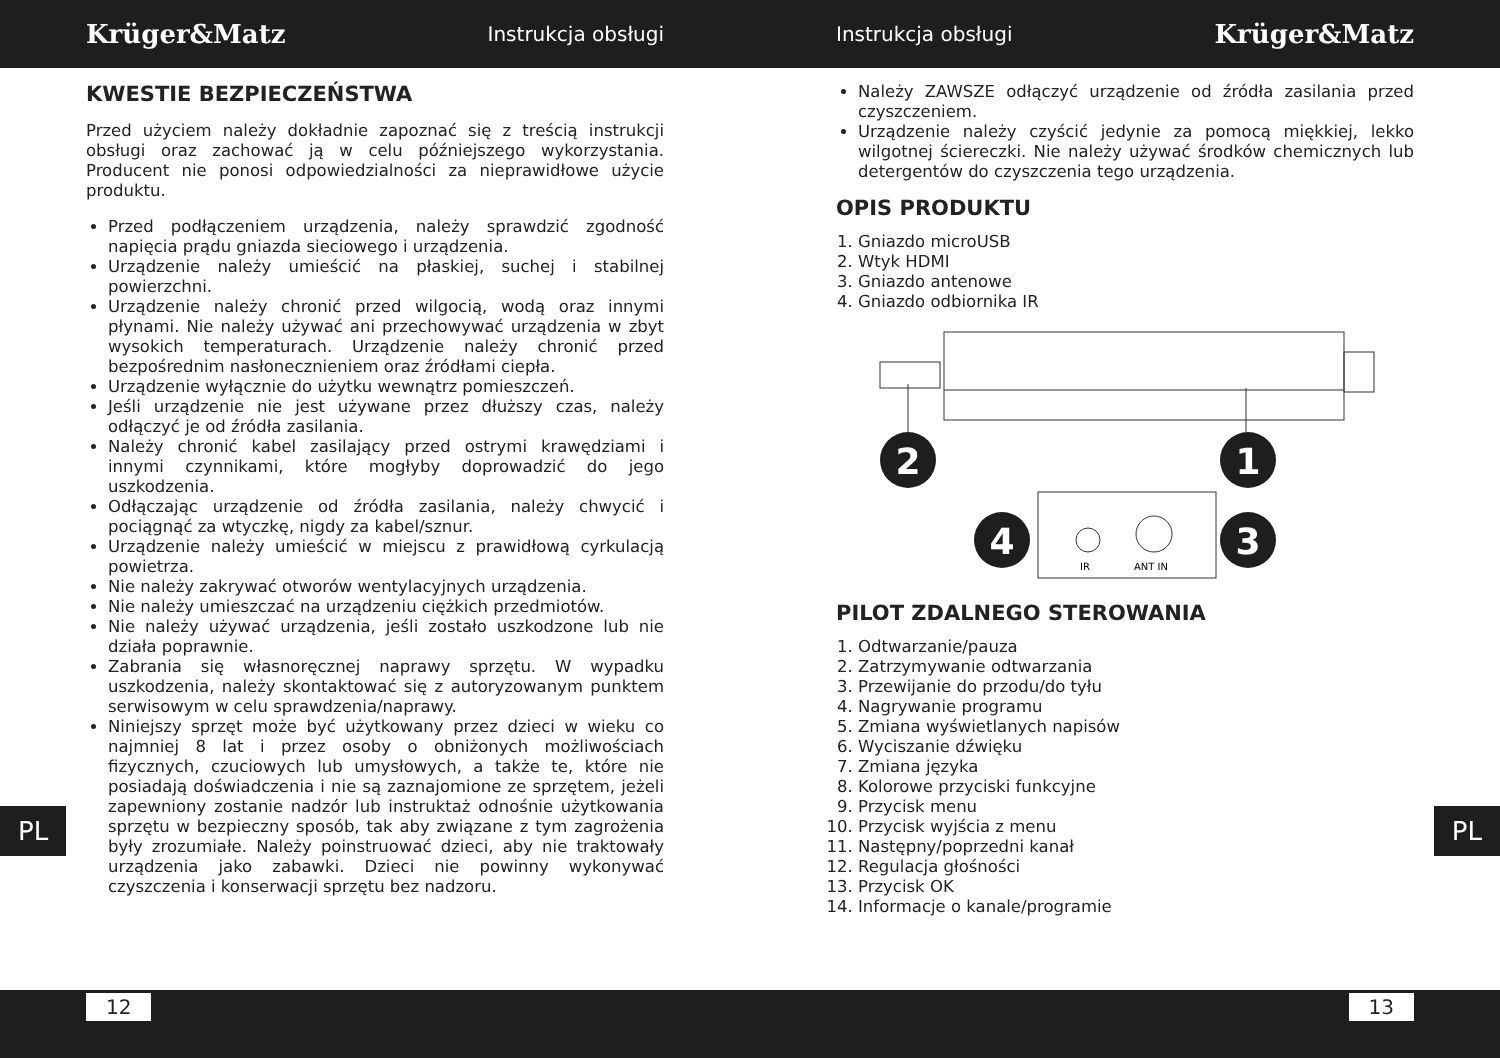Krüger&Matz Instrukcja obsługi Instrukcja obsługi Krüger&Matz
KWESTIE BEZPIECZEŃSTWA
Przed użyciem należy dokładnie zapoznać się z treścią instrukcji obsługi oraz zachować ją w celu późniejszego wykorzystania. Producent nie ponosi odpowiedzialności za nieprawidłowe użycie produktu.
Przed podłączeniem urządzenia, należy sprawdzić zgodność napięcia prądu gniazda sieciowego i urządzenia.
Urządzenie należy umieścić na płaskiej, suchej i stabilnej powierzchni.
Urządzenie należy chronić przed wilgocią, wodą oraz innymi płynami. Nie należy używać ani przechowywać urządzenia w zbyt wysokich temperaturach. Urządzenie należy chronić przed bezpośrednim nasłonecznieniem oraz źródłami ciepła.
Urządzenie wyłącznie do użytku wewnątrz pomieszczeń.
Jeśli urządzenie nie jest używane przez dłuższy czas, należy odłączyć je od źródła zasilania.
Należy chronić kabel zasilający przed ostrymi krawędziami i innymi czynnikami, które mogłyby doprowadzić do jego uszkodzenia.
Odłączając urządzenie od źródła zasilania, należy chwycić i pociągnąć za wtyczkę, nigdy za kabel/sznur.
Urządzenie należy umieścić w miejscu z prawidłową cyrkulacją powietrza.
Nie należy zakrywać otworów wentylacyjnych urządzenia.
Nie należy umieszczać na urządzeniu ciężkich przedmiotów.
Nie należy używać urządzenia, jeśli zostało uszkodzone lub nie działa poprawnie.
Zabrania się własnoręcznej naprawy sprzętu. W wypadku uszkodzenia, należy skontaktować się z autoryzowanym punktem serwisowym w celu sprawdzenia/naprawy.
Niniejszy sprzęt może być użytkowany przez dzieci w wieku co najmniej 8 lat i przez osoby o obniżonych możliwościach fizycznych, czuciowych lub umysłowych, a także te, które nie posiadają doświadczenia i nie są zaznajomione ze sprzętem, jeżeli zapewniony zostanie nadzór lub instruktaż odnośnie użytkowania sprzętu w bezpieczny sposób, tak aby związane z tym zagrożenia były zrozumiałe. Należy poinstruować dzieci, aby nie traktowały urządzenia jako zabawki. Dzieci nie powinny wykonywać czyszczenia i konserwacji sprzętu bez nadzoru.
Należy ZAWSZE odłączyć urządzenie od źródła zasilania przed czyszczeniem.
Urządzenie należy czyścić jedynie za pomocą miękkiej, lekko wilgotnej ściereczki. Nie należy używać środków chemicznych lub detergentów do czyszczenia tego urządzenia.
OPIS PRODUKTU
1. Gniazdo microUSB
2. Wtyk HDMI
3. Gniazdo antenowe
4. Gniazdo odbiornika IR
2
1
IR
ANT IN
4
3
PILOT ZDALNEGO STEROWANIA
1. Odtwarzanie/pauza
2. Zatrzymywanie odtwarzania
3. Przewijanie do przodu/do tyłu
4. Nagrywanie programu
5. Zmiana wyświetlanych napisów
6. Wyciszanie dźwięku
7. Zmiana języka
8. Kolorowe przyciski funkcyjne
9. Przycisk menu
10. Przycisk wyjścia z menu
11. Następny/poprzedni kanał
12. Regulacja głośności
13. Przycisk OK
14. Informacje o kanale/programie
PL PL
12 13